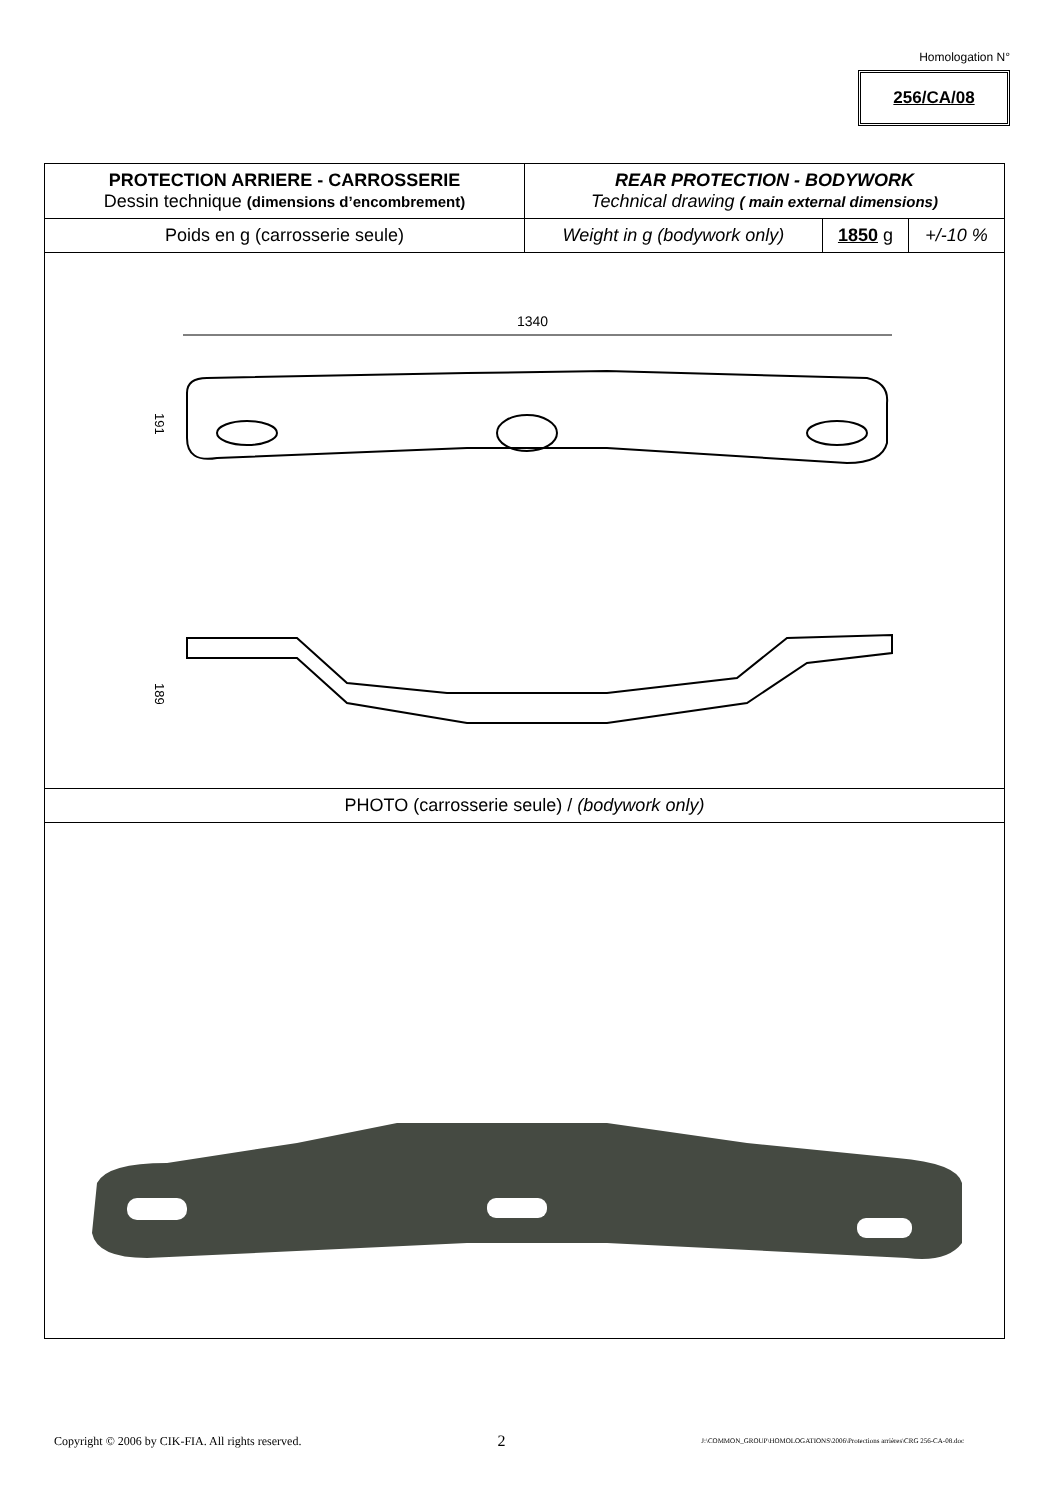Homologation N°
256/CA/08
| PROTECTION ARRIERE - CARROSSERIE Dessin technique (dimensions d’encombrement) | | REAR PROTECTION - BODYWORK Technical drawing ( main external dimensions) | | |
| Poids en g (carrosserie seule) | Weight in g (bodywork only) | | 1850 g | +/-10 % |
| 1340 191 189 | | | | |
| PHOTO (carrosserie seule) / (bodywork only) | | | | |
Copyright © 2006 by CIK-FIA. All rights reserved. 2 J:\COMMON_GROUP\HOMOLOGATIONS\2006\Protections arrières\CRG 256-CA-08.doc